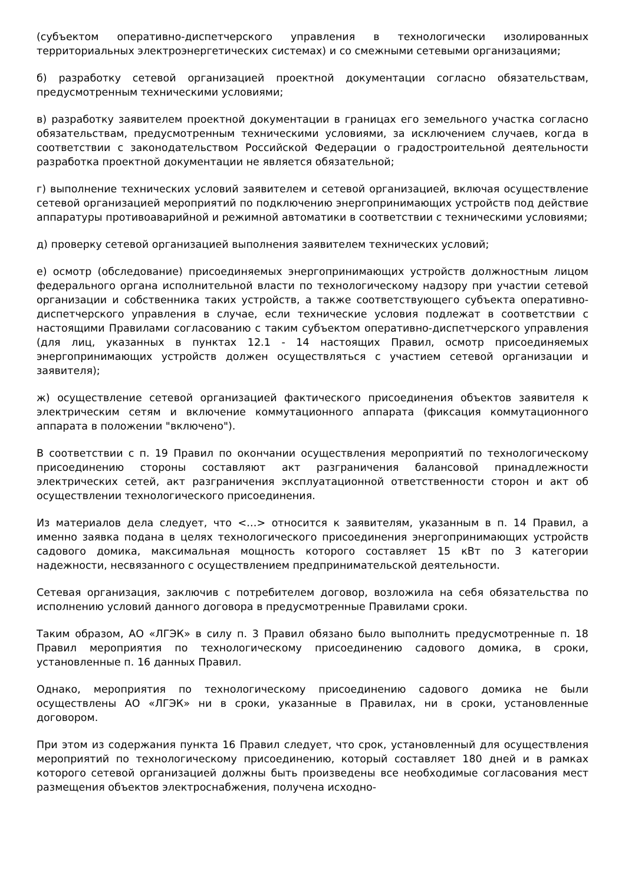(субъектом оперативно-диспетчерского управления в технологически изолированных территориальных электроэнергетических системах) и со смежными сетевыми организациями;
б) разработку сетевой организацией проектной документации согласно обязательствам, предусмотренным техническими условиями;
в) разработку заявителем проектной документации в границах его земельного участка согласно обязательствам, предусмотренным техническими условиями, за исключением случаев, когда в соответствии с законодательством Российской Федерации о градостроительной деятельности разработка проектной документации не является обязательной;
г) выполнение технических условий заявителем и сетевой организацией, включая осуществление сетевой организацией мероприятий по подключению энергопринимающих устройств под действие аппаратуры противоаварийной и режимной автоматики в соответствии с техническими условиями;
д) проверку сетевой организацией выполнения заявителем технических условий;
е) осмотр (обследование) присоединяемых энергопринимающих устройств должностным лицом федерального органа исполнительной власти по технологическому надзору при участии сетевой организации и собственника таких устройств, а также соответствующего субъекта оперативно-диспетчерского управления в случае, если технические условия подлежат в соответствии с настоящими Правилами согласованию с таким субъектом оперативно-диспетчерского управления (для лиц, указанных в пунктах 12.1 - 14 настоящих Правил, осмотр присоединяемых энергопринимающих устройств должен осуществляться с участием сетевой организации и заявителя);
ж) осуществление сетевой организацией фактического присоединения объектов заявителя к электрическим сетям и включение коммутационного аппарата (фиксация коммутационного аппарата в положении "включено").
В соответствии с п. 19 Правил по окончании осуществления мероприятий по технологическому присоединению стороны составляют акт разграничения балансовой принадлежности электрических сетей, акт разграничения эксплуатационной ответственности сторон и акт об осуществлении технологического присоединения.
Из материалов дела следует, что <…> относится к заявителям, указанным в п. 14 Правил, а именно заявка подана в целях технологического присоединения энергопринимающих устройств садового домика, максимальная мощность которого составляет 15 кВт по 3 категории надежности, несвязанного с осуществлением предпринимательской деятельности.
Сетевая организация, заключив с потребителем договор, возложила на себя обязательства по исполнению условий данного договора в предусмотренные Правилами сроки.
Таким образом, АО «ЛГЭК» в силу п. 3 Правил обязано было выполнить предусмотренные п. 18 Правил мероприятия по технологическому присоединению садового домика, в сроки, установленные п. 16 данных Правил.
Однако, мероприятия по технологическому присоединению садового домика не были осуществлены АО «ЛГЭК» ни в сроки, указанные в Правилах, ни в сроки, установленные договором.
При этом из содержания пункта 16 Правил следует, что срок, установленный для осуществления мероприятий по технологическому присоединению, который составляет 180 дней и в рамках которого сетевой организацией должны быть произведены все необходимые согласования мест размещения объектов электроснабжения, получена исходно-